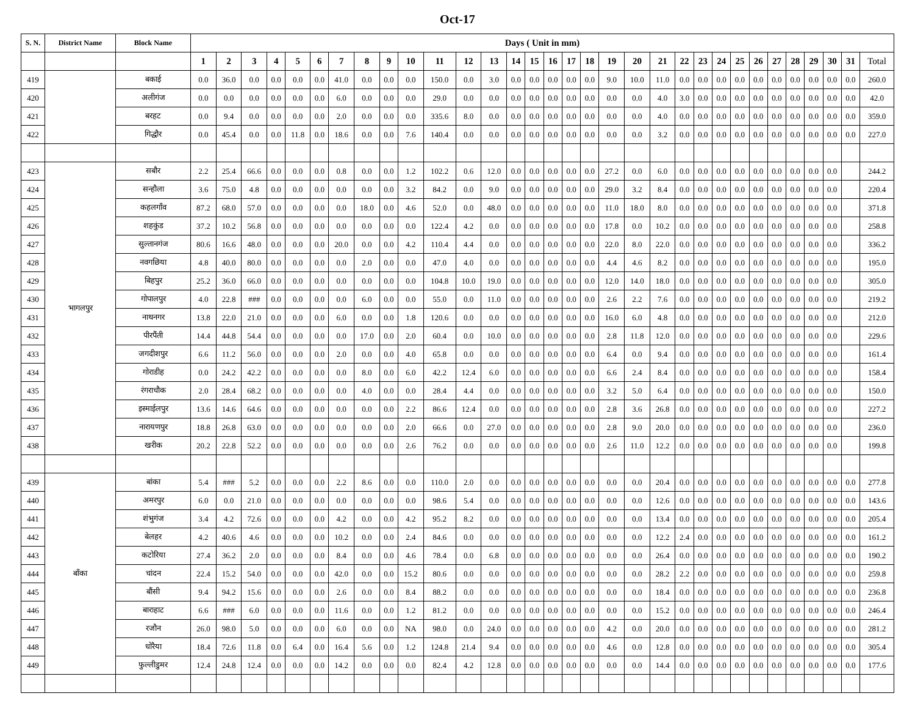Oct-17
| S. N. | District Name | Block Name | Days ( Unit in mm) | | | | | | | | | | | | | | | | | | | | | | | | | | | | | | | |
| --- | --- | --- | --- | --- | --- | --- | --- | --- | --- | --- | --- | --- | --- | --- | --- | --- | --- | --- | --- | --- | --- | --- | --- | --- | --- | --- | --- | --- | --- | --- | --- | --- | --- | --- |
| | | | 1 | 2 | 3 | 4 | 5 | 6 | 7 | 8 | 9 | 10 | 11 | 12 | 13 | 14 | 15 | 16 | 17 | 18 | 19 | 20 | 21 | 22 | 23 | 24 | 25 | 26 | 27 | 28 | 29 | 30 | 31 | Total |
| 419 | | बकाई | 0.0 | 36.0 | 0.0 | 0.0 | 0.0 | 0.0 | 41.0 | 0.0 | 0.0 | 0.0 | 150.0 | 0.0 | 3.0 | 0.0 | 0.0 | 0.0 | 0.0 | 0.0 | 9.0 | 10.0 | 11.0 | 0.0 | 0.0 | 0.0 | 0.0 | 0.0 | 0.0 | 0.0 | 0.0 | 0.0 | 0.0 | 260.0 |
| 420 | | अलीगंज | 0.0 | 0.0 | 0.0 | 0.0 | 0.0 | 0.0 | 6.0 | 0.0 | 0.0 | 0.0 | 29.0 | 0.0 | 0.0 | 0.0 | 0.0 | 0.0 | 0.0 | 0.0 | 0.0 | 0.0 | 4.0 | 3.0 | 0.0 | 0.0 | 0.0 | 0.0 | 0.0 | 0.0 | 0.0 | 0.0 | 0.0 | 42.0 |
| 421 | | बरहट | 0.0 | 9.4 | 0.0 | 0.0 | 0.0 | 0.0 | 2.0 | 0.0 | 0.0 | 0.0 | 335.6 | 8.0 | 0.0 | 0.0 | 0.0 | 0.0 | 0.0 | 0.0 | 0.0 | 0.0 | 4.0 | 0.0 | 0.0 | 0.0 | 0.0 | 0.0 | 0.0 | 0.0 | 0.0 | 0.0 | 0.0 | 359.0 |
| 422 | | गिद्धौर | 0.0 | 45.4 | 0.0 | 0.0 | 11.8 | 0.0 | 18.6 | 0.0 | 0.0 | 7.6 | 140.4 | 0.0 | 0.0 | 0.0 | 0.0 | 0.0 | 0.0 | 0.0 | 0.0 | 0.0 | 3.2 | 0.0 | 0.0 | 0.0 | 0.0 | 0.0 | 0.0 | 0.0 | 0.0 | 0.0 | 0.0 | 227.0 |
| 423 | भागलपुर | सबौर | 2.2 | 25.4 | 66.6 | 0.0 | 0.0 | 0.0 | 0.8 | 0.0 | 0.0 | 1.2 | 102.2 | 0.6 | 12.0 | 0.0 | 0.0 | 0.0 | 0.0 | 0.0 | 27.2 | 0.0 | 6.0 | 0.0 | 0.0 | 0.0 | 0.0 | 0.0 | 0.0 | 0.0 | 0.0 | 0.0 | | 244.2 |
| 424 | | सन्हौला | 3.6 | 75.0 | 4.8 | 0.0 | 0.0 | 0.0 | 0.0 | 0.0 | 0.0 | 3.2 | 84.2 | 0.0 | 9.0 | 0.0 | 0.0 | 0.0 | 0.0 | 0.0 | 29.0 | 3.2 | 8.4 | 0.0 | 0.0 | 0.0 | 0.0 | 0.0 | 0.0 | 0.0 | 0.0 | 0.0 | | 220.4 |
| 425 | | कहलगाँव | 87.2 | 68.0 | 57.0 | 0.0 | 0.0 | 0.0 | 0.0 | 18.0 | 0.0 | 4.6 | 52.0 | 0.0 | 48.0 | 0.0 | 0.0 | 0.0 | 0.0 | 0.0 | 11.0 | 18.0 | 8.0 | 0.0 | 0.0 | 0.0 | 0.0 | 0.0 | 0.0 | 0.0 | 0.0 | 0.0 | | 371.8 |
| 426 | | शहकुंड | 37.2 | 10.2 | 56.8 | 0.0 | 0.0 | 0.0 | 0.0 | 0.0 | 0.0 | 0.0 | 122.4 | 4.2 | 0.0 | 0.0 | 0.0 | 0.0 | 0.0 | 0.0 | 17.8 | 0.0 | 10.2 | 0.0 | 0.0 | 0.0 | 0.0 | 0.0 | 0.0 | 0.0 | 0.0 | 0.0 | | 258.8 |
| 427 | | सुल्तानगंज | 80.6 | 16.6 | 48.0 | 0.0 | 0.0 | 0.0 | 20.0 | 0.0 | 0.0 | 4.2 | 110.4 | 4.4 | 0.0 | 0.0 | 0.0 | 0.0 | 0.0 | 0.0 | 22.0 | 8.0 | 22.0 | 0.0 | 0.0 | 0.0 | 0.0 | 0.0 | 0.0 | 0.0 | 0.0 | 0.0 | | 336.2 |
| 428 | | नवगछिया | 4.8 | 40.0 | 80.0 | 0.0 | 0.0 | 0.0 | 0.0 | 2.0 | 0.0 | 0.0 | 47.0 | 4.0 | 0.0 | 0.0 | 0.0 | 0.0 | 0.0 | 0.0 | 4.4 | 4.6 | 8.2 | 0.0 | 0.0 | 0.0 | 0.0 | 0.0 | 0.0 | 0.0 | 0.0 | 0.0 | | 195.0 |
| 429 | | बिहपुर | 25.2 | 36.0 | 66.0 | 0.0 | 0.0 | 0.0 | 0.0 | 0.0 | 0.0 | 0.0 | 104.8 | 10.0 | 19.0 | 0.0 | 0.0 | 0.0 | 0.0 | 0.0 | 12.0 | 14.0 | 18.0 | 0.0 | 0.0 | 0.0 | 0.0 | 0.0 | 0.0 | 0.0 | 0.0 | 0.0 | | 305.0 |
| 430 | | गोपालपुर | 4.0 | 22.8 | ### | 0.0 | 0.0 | 0.0 | 0.0 | 6.0 | 0.0 | 0.0 | 55.0 | 0.0 | 11.0 | 0.0 | 0.0 | 0.0 | 0.0 | 0.0 | 2.6 | 2.2 | 7.6 | 0.0 | 0.0 | 0.0 | 0.0 | 0.0 | 0.0 | 0.0 | 0.0 | 0.0 | | 219.2 |
| 431 | | नाथनगर | 13.8 | 22.0 | 21.0 | 0.0 | 0.0 | 0.0 | 6.0 | 0.0 | 0.0 | 1.8 | 120.6 | 0.0 | 0.0 | 0.0 | 0.0 | 0.0 | 0.0 | 0.0 | 16.0 | 6.0 | 4.8 | 0.0 | 0.0 | 0.0 | 0.0 | 0.0 | 0.0 | 0.0 | 0.0 | 0.0 | | 212.0 |
| 432 | | पीरपैंती | 14.4 | 44.8 | 54.4 | 0.0 | 0.0 | 0.0 | 0.0 | 17.0 | 0.0 | 2.0 | 60.4 | 0.0 | 10.0 | 0.0 | 0.0 | 0.0 | 0.0 | 0.0 | 2.8 | 11.8 | 12.0 | 0.0 | 0.0 | 0.0 | 0.0 | 0.0 | 0.0 | 0.0 | 0.0 | 0.0 | | 229.6 |
| 433 | | जगदीशपुर | 6.6 | 11.2 | 56.0 | 0.0 | 0.0 | 0.0 | 2.0 | 0.0 | 0.0 | 4.0 | 65.8 | 0.0 | 0.0 | 0.0 | 0.0 | 0.0 | 0.0 | 0.0 | 6.4 | 0.0 | 9.4 | 0.0 | 0.0 | 0.0 | 0.0 | 0.0 | 0.0 | 0.0 | 0.0 | 0.0 | | 161.4 |
| 434 | | गोराडीह | 0.0 | 24.2 | 42.2 | 0.0 | 0.0 | 0.0 | 0.0 | 8.0 | 0.0 | 6.0 | 42.2 | 12.4 | 6.0 | 0.0 | 0.0 | 0.0 | 0.0 | 0.0 | 6.6 | 2.4 | 8.4 | 0.0 | 0.0 | 0.0 | 0.0 | 0.0 | 0.0 | 0.0 | 0.0 | 0.0 | | 158.4 |
| 435 | | रंगराचौक | 2.0 | 28.4 | 68.2 | 0.0 | 0.0 | 0.0 | 0.0 | 4.0 | 0.0 | 0.0 | 28.4 | 4.4 | 0.0 | 0.0 | 0.0 | 0.0 | 0.0 | 0.0 | 3.2 | 5.0 | 6.4 | 0.0 | 0.0 | 0.0 | 0.0 | 0.0 | 0.0 | 0.0 | 0.0 | 0.0 | | 150.0 |
| 436 | | इस्माईलपुर | 13.6 | 14.6 | 64.6 | 0.0 | 0.0 | 0.0 | 0.0 | 0.0 | 0.0 | 2.2 | 86.6 | 12.4 | 0.0 | 0.0 | 0.0 | 0.0 | 0.0 | 0.0 | 2.8 | 3.6 | 26.8 | 0.0 | 0.0 | 0.0 | 0.0 | 0.0 | 0.0 | 0.0 | 0.0 | 0.0 | | 227.2 |
| 437 | | नारायणपुर | 18.8 | 26.8 | 63.0 | 0.0 | 0.0 | 0.0 | 0.0 | 0.0 | 0.0 | 2.0 | 66.6 | 0.0 | 27.0 | 0.0 | 0.0 | 0.0 | 0.0 | 0.0 | 2.8 | 9.0 | 20.0 | 0.0 | 0.0 | 0.0 | 0.0 | 0.0 | 0.0 | 0.0 | 0.0 | 0.0 | | 236.0 |
| 438 | | खरीक | 20.2 | 22.8 | 52.2 | 0.0 | 0.0 | 0.0 | 0.0 | 0.0 | 0.0 | 2.6 | 76.2 | 0.0 | 0.0 | 0.0 | 0.0 | 0.0 | 0.0 | 0.0 | 2.6 | 11.0 | 12.2 | 0.0 | 0.0 | 0.0 | 0.0 | 0.0 | 0.0 | 0.0 | 0.0 | 0.0 | | 199.8 |
| 439 | बाँका | बांका | 5.4 | ### | 5.2 | 0.0 | 0.0 | 0.0 | 2.2 | 8.6 | 0.0 | 0.0 | 110.0 | 2.0 | 0.0 | 0.0 | 0.0 | 0.0 | 0.0 | 0.0 | 0.0 | 0.0 | 20.4 | 0.0 | 0.0 | 0.0 | 0.0 | 0.0 | 0.0 | 0.0 | 0.0 | 0.0 | 0.0 | 277.8 |
| 440 | | अमरपुर | 6.0 | 0.0 | 21.0 | 0.0 | 0.0 | 0.0 | 0.0 | 0.0 | 0.0 | 0.0 | 98.6 | 5.4 | 0.0 | 0.0 | 0.0 | 0.0 | 0.0 | 0.0 | 0.0 | 0.0 | 12.6 | 0.0 | 0.0 | 0.0 | 0.0 | 0.0 | 0.0 | 0.0 | 0.0 | 0.0 | 0.0 | 143.6 |
| 441 | | शंभुगंज | 3.4 | 4.2 | 72.6 | 0.0 | 0.0 | 0.0 | 4.2 | 0.0 | 0.0 | 4.2 | 95.2 | 8.2 | 0.0 | 0.0 | 0.0 | 0.0 | 0.0 | 0.0 | 0.0 | 0.0 | 13.4 | 0.0 | 0.0 | 0.0 | 0.0 | 0.0 | 0.0 | 0.0 | 0.0 | 0.0 | 0.0 | 205.4 |
| 442 | | बेलहर | 4.2 | 40.6 | 4.6 | 0.0 | 0.0 | 0.0 | 10.2 | 0.0 | 0.0 | 2.4 | 84.6 | 0.0 | 0.0 | 0.0 | 0.0 | 0.0 | 0.0 | 0.0 | 0.0 | 0.0 | 12.2 | 2.4 | 0.0 | 0.0 | 0.0 | 0.0 | 0.0 | 0.0 | 0.0 | 0.0 | 0.0 | 161.2 |
| 443 | | कटोरिया | 27.4 | 36.2 | 2.0 | 0.0 | 0.0 | 0.0 | 8.4 | 0.0 | 0.0 | 4.6 | 78.4 | 0.0 | 6.8 | 0.0 | 0.0 | 0.0 | 0.0 | 0.0 | 0.0 | 0.0 | 26.4 | 0.0 | 0.0 | 0.0 | 0.0 | 0.0 | 0.0 | 0.0 | 0.0 | 0.0 | 0.0 | 190.2 |
| 444 | | चांदन | 22.4 | 15.2 | 54.0 | 0.0 | 0.0 | 0.0 | 42.0 | 0.0 | 0.0 | 15.2 | 80.6 | 0.0 | 0.0 | 0.0 | 0.0 | 0.0 | 0.0 | 0.0 | 0.0 | 0.0 | 28.2 | 2.2 | 0.0 | 0.0 | 0.0 | 0.0 | 0.0 | 0.0 | 0.0 | 0.0 | 0.0 | 259.8 |
| 445 | | बौंसी | 9.4 | 94.2 | 15.6 | 0.0 | 0.0 | 0.0 | 2.6 | 0.0 | 0.0 | 8.4 | 88.2 | 0.0 | 0.0 | 0.0 | 0.0 | 0.0 | 0.0 | 0.0 | 0.0 | 0.0 | 18.4 | 0.0 | 0.0 | 0.0 | 0.0 | 0.0 | 0.0 | 0.0 | 0.0 | 0.0 | 0.0 | 236.8 |
| 446 | | बाराहाट | 6.6 | ### | 6.0 | 0.0 | 0.0 | 0.0 | 11.6 | 0.0 | 0.0 | 1.2 | 81.2 | 0.0 | 0.0 | 0.0 | 0.0 | 0.0 | 0.0 | 0.0 | 0.0 | 0.0 | 15.2 | 0.0 | 0.0 | 0.0 | 0.0 | 0.0 | 0.0 | 0.0 | 0.0 | 0.0 | 0.0 | 246.4 |
| 447 | | रजौन | 26.0 | 98.0 | 5.0 | 0.0 | 0.0 | 0.0 | 6.0 | 0.0 | 0.0 | NA | 98.0 | 0.0 | 24.0 | 0.0 | 0.0 | 0.0 | 0.0 | 0.0 | 4.2 | 0.0 | 20.0 | 0.0 | 0.0 | 0.0 | 0.0 | 0.0 | 0.0 | 0.0 | 0.0 | 0.0 | 0.0 | 281.2 |
| 448 | | धोरैया | 18.4 | 72.6 | 11.8 | 0.0 | 6.4 | 0.0 | 16.4 | 5.6 | 0.0 | 1.2 | 124.8 | 21.4 | 9.4 | 0.0 | 0.0 | 0.0 | 0.0 | 0.0 | 4.6 | 0.0 | 12.8 | 0.0 | 0.0 | 0.0 | 0.0 | 0.0 | 0.0 | 0.0 | 0.0 | 0.0 | 0.0 | 305.4 |
| 449 | | फुल्लीडुमर | 12.4 | 24.8 | 12.4 | 0.0 | 0.0 | 0.0 | 14.2 | 0.0 | 0.0 | 0.0 | 82.4 | 4.2 | 12.8 | 0.0 | 0.0 | 0.0 | 0.0 | 0.0 | 0.0 | 0.0 | 14.4 | 0.0 | 0.0 | 0.0 | 0.0 | 0.0 | 0.0 | 0.0 | 0.0 | 0.0 | 0.0 | 177.6 |